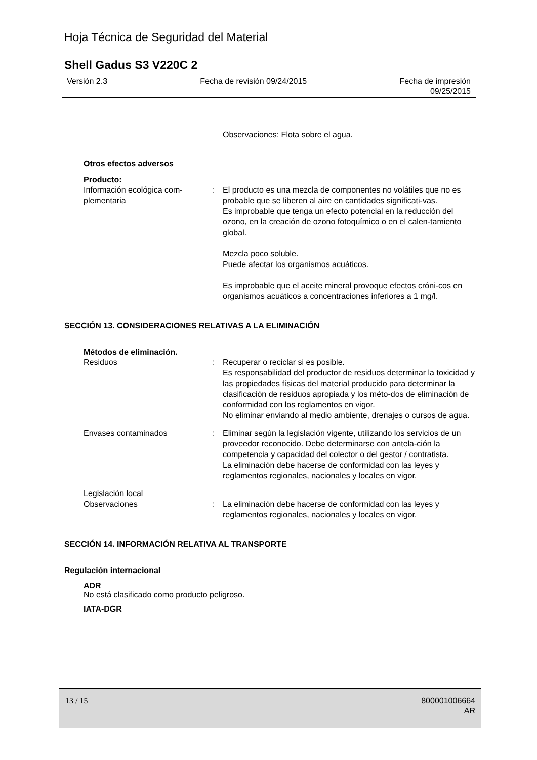Hoja Técnica de Seguridad del Material
Shell Gadus S3 V220C 2
Versión 2.3 Fecha de revisión 09/24/2015 Fecha de impresión
09/25/2015
Observaciones: Flota sobre el agua.
Otros efectos adversos
Producto:
Información ecológica com-
plementaria
: El producto es una mezcla de componentes no volátiles que no es probable que se liberen al aire en cantidades significati-vas.
Es improbable que tenga un efecto potencial en la reducción del ozono, en la creación de ozono fotoquímico o en el calen-tamiento global.
Mezcla poco soluble.
Puede afectar los organismos acuáticos.
Es improbable que el aceite mineral provoque efectos cróni-cos en organismos acuáticos a concentraciones inferiores a 1 mg/l.
SECCIÓN 13. CONSIDERACIONES RELATIVAS A LA ELIMINACIÓN
Métodos de eliminación.
Residuos : Recuperar o reciclar si es posible.
Es responsabilidad del productor de residuos determinar la toxicidad y las propiedades físicas del material producido para determinar la clasificación de residuos apropiada y los méto-dos de eliminación de conformidad con los reglamentos en vigor.
No eliminar enviando al medio ambiente, drenajes o cursos de agua.
Envases contaminados : Eliminar según la legislación vigente, utilizando los servicios de un proveedor reconocido. Debe determinarse con antela-ción la competencia y capacidad del colector o del gestor / contratista.
La eliminación debe hacerse de conformidad con las leyes y reglamentos regionales, nacionales y locales en vigor.
Legislación local
Observaciones : La eliminación debe hacerse de conformidad con las leyes y reglamentos regionales, nacionales y locales en vigor.
SECCIÓN 14. INFORMACIÓN RELATIVA AL TRANSPORTE
Regulación internacional
ADR
No está clasificado como producto peligroso.
IATA-DGR
13 / 15 800001006664
AR